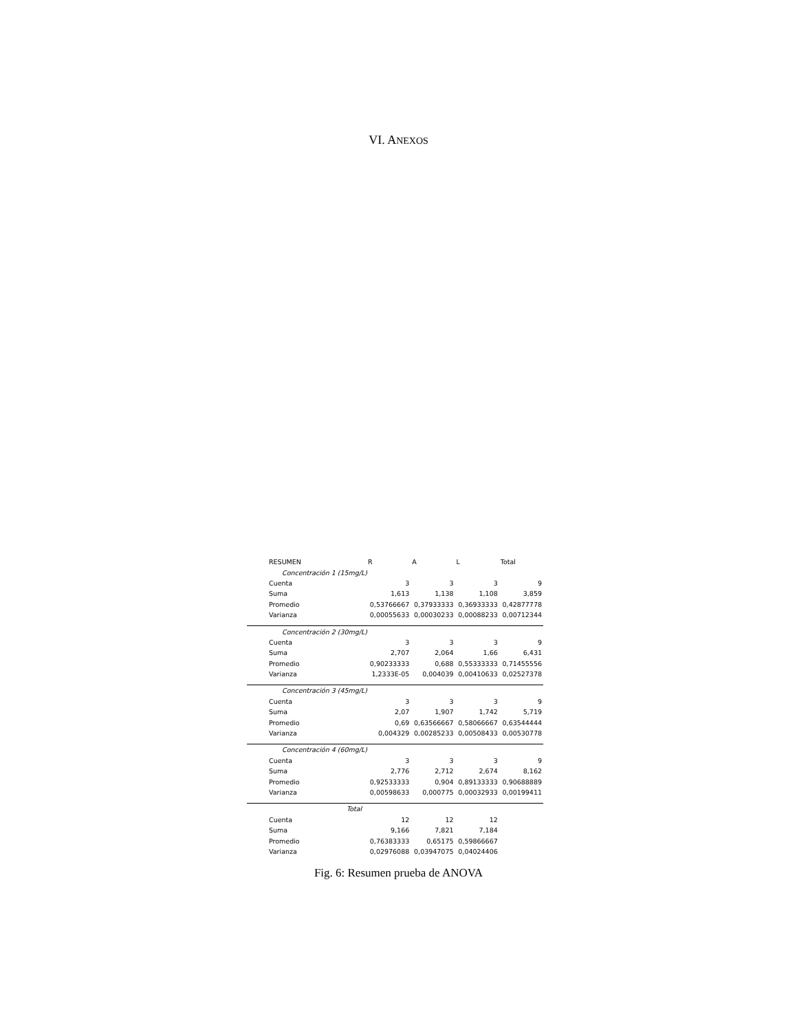VI. ANEXOS
| RESUMEN | R | A | L | Total |
| --- | --- | --- | --- | --- |
| Concentración 1 (15mg/L) | | | | |
| Cuenta | 3 | 3 | 3 | 9 |
| Suma | 1,613 | 1,138 | 1,108 | 3,859 |
| Promedio | 0,53766667 | 0,37933333 | 0,36933333 | 0,42877778 |
| Varianza | 0,00055633 | 0,00030233 | 0,00088233 | 0,00712344 |
| Concentración 2 (30mg/L) | | | | |
| Cuenta | 3 | 3 | 3 | 9 |
| Suma | 2,707 | 2,064 | 1,66 | 6,431 |
| Promedio | 0,90233333 | 0,688 | 0,55333333 | 0,71455556 |
| Varianza | 1,2333E-05 | 0,004039 | 0,00410633 | 0,02527378 |
| Concentración 3 (45mg/L) | | | | |
| Cuenta | 3 | 3 | 3 | 9 |
| Suma | 2,07 | 1,907 | 1,742 | 5,719 |
| Promedio | 0,69 | 0,63566667 | 0,58066667 | 0,63544444 |
| Varianza | 0,004329 | 0,00285233 | 0,00508433 | 0,00530778 |
| Concentración 4 (60mg/L) | | | | |
| Cuenta | 3 | 3 | 3 | 9 |
| Suma | 2,776 | 2,712 | 2,674 | 8,162 |
| Promedio | 0,92533333 | 0,904 | 0,89133333 | 0,90688889 |
| Varianza | 0,00598633 | 0,000775 | 0,00032933 | 0,00199411 |
| Total | | | | |
| Cuenta | 12 | 12 | 12 | |
| Suma | 9,166 | 7,821 | 7,184 | |
| Promedio | 0,76383333 | 0,65175 | 0,59866667 | |
| Varianza | 0,02976088 | 0,03947075 | 0,04024406 | |
Fig. 6: Resumen prueba de ANOVA